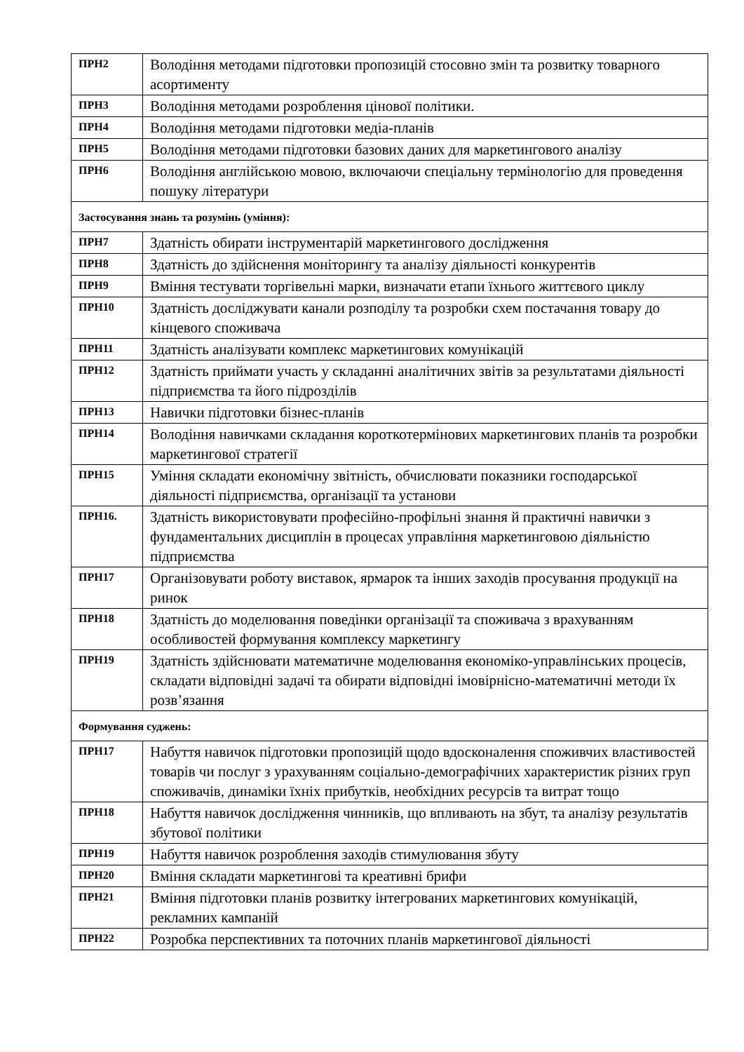| ПРН2 | Володіння методами підготовки пропозицій стосовно змін та розвитку товарного асортименту |
| ПРН3 | Володіння методами розроблення цінової політики. |
| ПРН4 | Володіння методами підготовки медіа-планів |
| ПРН5 | Володіння методами підготовки базових даних для маркетингового аналізу |
| ПРН6 | Володіння англійською мовою, включаючи спеціальну термінологію для проведення пошуку літератури |
| Застосування знань та розумінь (уміння): | |
| ПРН7 | Здатність обирати інструментарій маркетингового дослідження |
| ПРН8 | Здатність до здійснення моніторингу та аналізу діяльності конкурентів |
| ПРН9 | Вміння тестувати торгівельні марки, визначати етапи їхнього життєвого циклу |
| ПРН10 | Здатність досліджувати канали розподілу та розробки схем постачання товару до кінцевого споживача |
| ПРН11 | Здатність аналізувати комплекс маркетингових комунікацій |
| ПРН12 | Здатність приймати участь у складанні аналітичних звітів за результатами діяльності підприємства та його підрозділів |
| ПРН13 | Навички підготовки бізнес-планів |
| ПРН14 | Володіння навичками складання короткотермінових маркетингових планів та розробки маркетингової стратегії |
| ПРН15 | Уміння складати економічну звітність, обчислювати показники господарської діяльності підприємства, організації та установи |
| ПРН16. | Здатність використовувати професійно-профільні знання й практичні навички з фундаментальних дисциплін в процесах управління маркетинговою діяльністю підприємства |
| ПРН17 | Організовувати роботу виставок, ярмарок та інших заходів просування продукції на ринок |
| ПРН18 | Здатність до моделювання поведінки організації та споживача з врахуванням особливостей формування комплексу маркетингу |
| ПРН19 | Здатність здійснювати математичне моделювання економіко-управлінських процесів, складати відповідні задачі та обирати відповідні імовірнісно-математичні методи їх розв’язання |
| Формування суджень: | |
| ПРН17 | Набуття навичок підготовки пропозицій щодо вдосконалення споживчих властивостей товарів чи послуг з урахуванням соціально-демографічних характеристик різних груп споживачів, динаміки їхніх прибутків, необхідних ресурсів та витрат тощо |
| ПРН18 | Набуття навичок дослідження чинників, що впливають на збут, та аналізу результатів збутової політики |
| ПРН19 | Набуття навичок розроблення заходів стимулювання збуту |
| ПРН20 | Вміння складати маркетингові та креативні брифи |
| ПРН21 | Вміння підготовки планів розвитку інтегрованих маркетингових комунікацій, рекламних кампаній |
| ПРН22 | Розробка перспективних та поточних планів маркетингової діяльності |